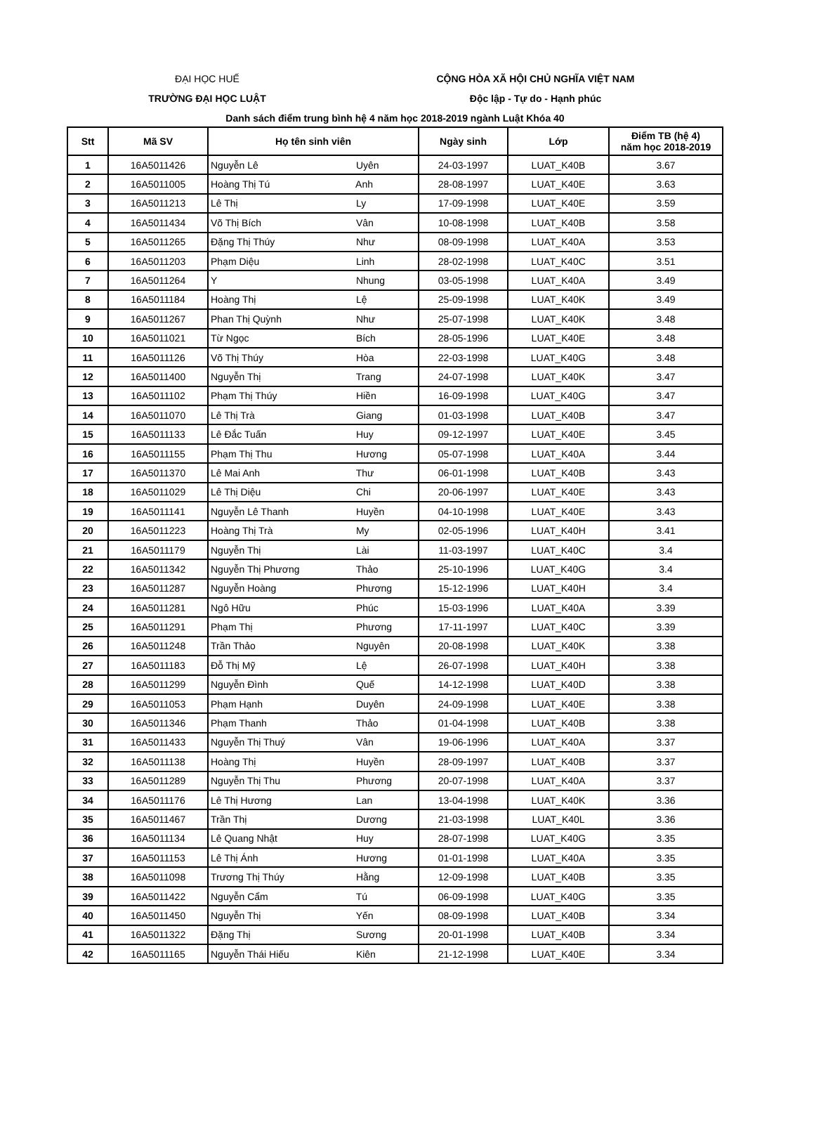ĐẠI HỌC HUẾ
TRƯỜNG ĐẠI HỌC LUẬT
CỘNG HÒA XÃ HỘI CHỦ NGHĨA VIỆT NAM
Độc lập - Tự do - Hạnh phúc
Danh sách điểm trung bình hệ 4 năm học 2018-2019 ngành Luật Khóa 40
| Stt | Mã SV | Họ tên sinh viên | Ngày sinh | Lớp | Điểm TB (hệ 4) năm học 2018-2019 |
| --- | --- | --- | --- | --- | --- |
| 1 | 16A5011426 | Nguyễn Lê Uyên | 24-03-1997 | LUAT_K40B | 3.67 |
| 2 | 16A5011005 | Hoàng Thị Tú Anh | 28-08-1997 | LUAT_K40E | 3.63 |
| 3 | 16A5011213 | Lê Thị Ly | 17-09-1998 | LUAT_K40E | 3.59 |
| 4 | 16A5011434 | Võ Thị Bích Vân | 10-08-1998 | LUAT_K40B | 3.58 |
| 5 | 16A5011265 | Đặng Thị Thúy Như | 08-09-1998 | LUAT_K40A | 3.53 |
| 6 | 16A5011203 | Phạm Diệu Linh | 28-02-1998 | LUAT_K40C | 3.51 |
| 7 | 16A5011264 | Y Nhung | 03-05-1998 | LUAT_K40A | 3.49 |
| 8 | 16A5011184 | Hoàng Thị Lệ | 25-09-1998 | LUAT_K40K | 3.49 |
| 9 | 16A5011267 | Phan Thị Quỳnh Như | 25-07-1998 | LUAT_K40K | 3.48 |
| 10 | 16A5011021 | Từ Ngọc Bích | 28-05-1996 | LUAT_K40E | 3.48 |
| 11 | 16A5011126 | Võ Thị Thúy Hòa | 22-03-1998 | LUAT_K40G | 3.48 |
| 12 | 16A5011400 | Nguyễn Thị Trang | 24-07-1998 | LUAT_K40K | 3.47 |
| 13 | 16A5011102 | Phạm Thị Thúy Hiền | 16-09-1998 | LUAT_K40G | 3.47 |
| 14 | 16A5011070 | Lê Thị Trà Giang | 01-03-1998 | LUAT_K40B | 3.47 |
| 15 | 16A5011133 | Lê Đắc Tuấn Huy | 09-12-1997 | LUAT_K40E | 3.45 |
| 16 | 16A5011155 | Phạm Thị Thu Hương | 05-07-1998 | LUAT_K40A | 3.44 |
| 17 | 16A5011370 | Lê Mai Anh Thư | 06-01-1998 | LUAT_K40B | 3.43 |
| 18 | 16A5011029 | Lê Thị Diệu Chi | 20-06-1997 | LUAT_K40E | 3.43 |
| 19 | 16A5011141 | Nguyễn Lê Thanh Huyền | 04-10-1998 | LUAT_K40E | 3.43 |
| 20 | 16A5011223 | Hoàng Thị Trà My | 02-05-1996 | LUAT_K40H | 3.41 |
| 21 | 16A5011179 | Nguyễn Thị Lài | 11-03-1997 | LUAT_K40C | 3.4 |
| 22 | 16A5011342 | Nguyễn Thị Phương Thảo | 25-10-1996 | LUAT_K40G | 3.4 |
| 23 | 16A5011287 | Nguyễn Hoàng Phương | 15-12-1996 | LUAT_K40H | 3.4 |
| 24 | 16A5011281 | Ngô Hữu Phúc | 15-03-1996 | LUAT_K40A | 3.39 |
| 25 | 16A5011291 | Phạm Thị Phương | 17-11-1997 | LUAT_K40C | 3.39 |
| 26 | 16A5011248 | Trần Thảo Nguyên | 20-08-1998 | LUAT_K40K | 3.38 |
| 27 | 16A5011183 | Đỗ Thị Mỹ Lệ | 26-07-1998 | LUAT_K40H | 3.38 |
| 28 | 16A5011299 | Nguyễn Đình Quế | 14-12-1998 | LUAT_K40D | 3.38 |
| 29 | 16A5011053 | Phạm Hạnh Duyên | 24-09-1998 | LUAT_K40E | 3.38 |
| 30 | 16A5011346 | Phạm Thanh Thảo | 01-04-1998 | LUAT_K40B | 3.38 |
| 31 | 16A5011433 | Nguyễn Thị Thuý Vân | 19-06-1996 | LUAT_K40A | 3.37 |
| 32 | 16A5011138 | Hoàng Thị Huyền | 28-09-1997 | LUAT_K40B | 3.37 |
| 33 | 16A5011289 | Nguyễn Thị Thu Phương | 20-07-1998 | LUAT_K40A | 3.37 |
| 34 | 16A5011176 | Lê Thị Hương Lan | 13-04-1998 | LUAT_K40K | 3.36 |
| 35 | 16A5011467 | Trần Thị Dương | 21-03-1998 | LUAT_K40L | 3.36 |
| 36 | 16A5011134 | Lê Quang Nhật Huy | 28-07-1998 | LUAT_K40G | 3.35 |
| 37 | 16A5011153 | Lê Thị Ánh Hương | 01-01-1998 | LUAT_K40A | 3.35 |
| 38 | 16A5011098 | Trương Thị Thúy Hằng | 12-09-1998 | LUAT_K40B | 3.35 |
| 39 | 16A5011422 | Nguyễn Cẩm Tú | 06-09-1998 | LUAT_K40G | 3.35 |
| 40 | 16A5011450 | Nguyễn Thị Yến | 08-09-1998 | LUAT_K40B | 3.34 |
| 41 | 16A5011322 | Đặng Thị Sương | 20-01-1998 | LUAT_K40B | 3.34 |
| 42 | 16A5011165 | Nguyễn Thái Hiếu Kiên | 21-12-1998 | LUAT_K40E | 3.34 |